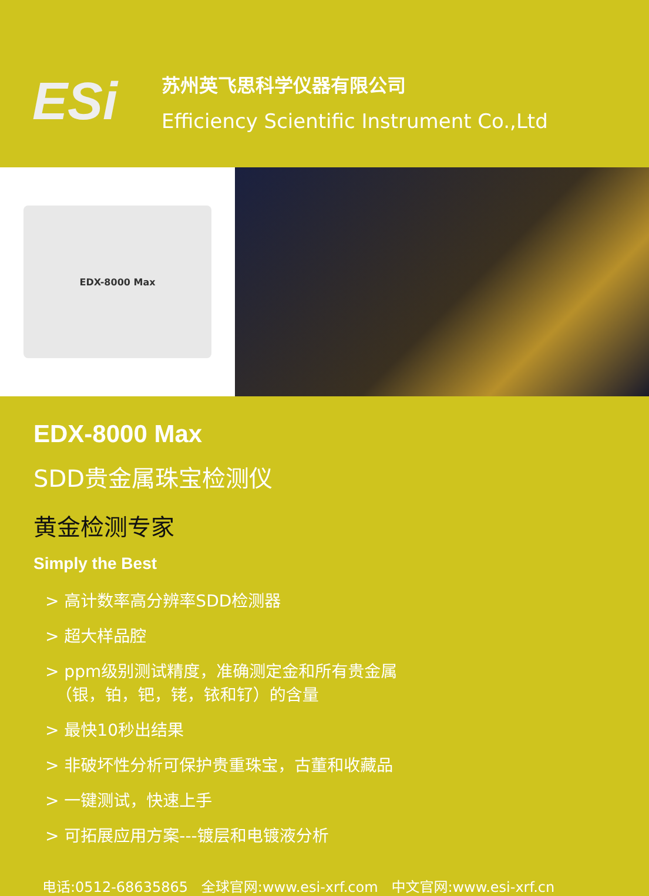ESi
苏州英飞思科学仪器有限公司
Efficiency Scientific Instrument Co.,Ltd
EDX-8000 Max
EDX-8000 Max
SDD贵金属珠宝检测仪
黄金检测专家
Simply the Best
> 高计数率高分辨率SDD检测器
> 超大样品腔
> ppm级别测试精度，准确测定金和所有贵金属
（银，铂，钯，铑，铱和钌）的含量
> 最快10秒出结果
> 非破坏性分析可保护贵重珠宝，古董和收藏品
> 一键测试，快速上手
> 可拓展应用方案---镀层和电镀液分析
电话:0512-68635865 全球官网:www.esi-xrf.com 中文官网:www.esi-xrf.cn